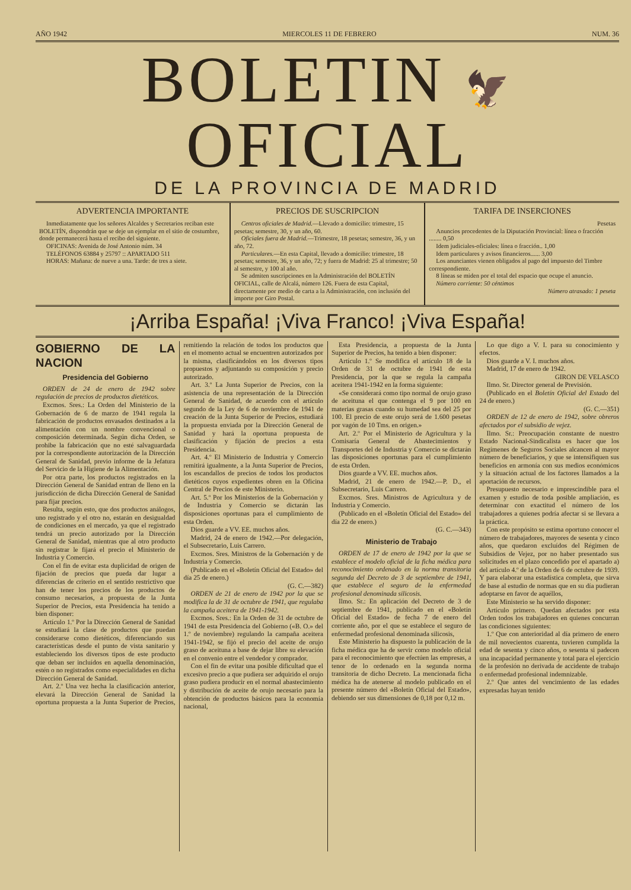AÑO 1942 MIERCOLES 11 DE FEBRERO NUM. 36
BOLETIN 🦅 OFICIAL
DE LA PROVINCIA DE MADRID
ADVERTENCIA IMPORTANTE
Inmediatamente que los señores Alcaldes y Secretarios reciban este BOLETÍN, dispondrán que se deje un ejemplar en el sitio de costumbre, donde permanecerá hasta el recibo del siguiente.
OFICINAS: Avenida de José Antonio núm. 34
TELÉFONOS 63884 y 25797 :: APARTADO 511
HORAS: Mañana: de nueve a una. Tarde: de tres a siete.
PRECIOS DE SUSCRIPCION
Centros oficiales de Madrid.—Llevado a domicilio: trimestre, 15 pesetas; semestre, 30, y un año, 60.
Oficiales fuera de Madrid.—Trimestre, 18 pesetas; semestre, 36, y un año, 72.
Particulares.—En esta Capital, llevado a domicilio: trimestre, 18 pesetas; semestre, 36, y un año, 72; y fuera de Madrid: 25 al trimestre; 50 al semestre, y 100 al año.
Se admiten suscripciones en la Administración del BOLETÍN OFICIAL, calle de Alcalá, número 126. Fuera de esta Capital, directamente por medio de carta a la Administración, con inclusión del importe por Giro Postal.
TARIFA DE INSERCIONES
Pesetas
Anuncios procedentes de la Diputación Provincial: línea o fracción ........ 0,50
Idem judiciales-oficiales: línea o fracción.. 1,00
Idem particulares y avisos financieros...... 3,00
Los anunciantes vienen obligados al pago del impuesto del Timbre correspondiente.
8 líneas se miden por el total del espacio que ocupe el anuncio.
Número corriente: 50 céntimos
Número atrasado: 1 peseta
¡Arriba España! ¡Viva Franco! ¡Viva España!
GOBIERNO DE LA NACION
Presidencia del Gobierno
ORDEN de 24 de enero de 1942 sobre regulación de precios de productos dietéticos.
Excmos. Sres.: La Orden del Ministerio de la Gobernación de 6 de marzo de 1941 regula la fabricación de productos envasados destinados a la alimentación con un nombre convencional o composición determinada. Según dicha Orden, se prohibe la fabricación que no esté salvaguardada por la correspondiente autorización de la Dirección General de Sanidad, previo informe de la Jefatura del Servicio de la Higiene de la Alimentación.
Por otra parte, los productos registrados en la Dirección General de Sanidad entran de lleno en la jurisdicción de dicha Dirección General de Sanidad para fijar precios.
Resulta, según esto, que dos productos análogos, uno registrado y el otro no, estarán en desigualdad de condiciones en el mercado, ya que el registrado tendrá un precio autorizado por la Dirección General de Sanidad, mientras que al otro producto sin registrar le fijará el precio el Ministerio de Industria y Comercio.
Con el fin de evitar esta duplicidad de origen de fijación de precios que pueda dar lugar a diferencias de criterio en el sentido restrictivo que han de tener los precios de los productos de consumo necesarios, a propuesta de la Junta Superior de Precios, esta Presidencia ha tenido a bien disponer:
Artículo 1.º Por la Dirección General de Sanidad se estudiará la clase de productos que puedan considerarse como dietéticos, diferenciando sus características desde el punto de vista sanitario y estableciendo los diversos tipos de este producto que deban ser incluídos en aquella denominación, estén o no registrados como especialidades en dicha Dirección General de Sanidad.
Art. 2.º Una vez hecha la clasificación anterior, elevará la Dirección General de Sanidad la oportuna propuesta a la Junta Superior de Precios, remitiendo la relación de todos los productos que en el momento actual se encuentren autorizados por la misma, clasificándolos en los diversos tipos propuestos y adjuntando su composición y precio autorizado.
Art. 3.º La Junta Superior de Precios, con la asistencia de una representación de la Dirección General de Sanidad, de acuerdo con el artículo segundo de la Ley de 6 de noviembre de 1941 de creación de la Junta Superior de Precios, estudiará la propuesta enviada por la Dirección General de Sanidad y hará la oportuna propuesta de clasificación y fijación de precios a esta Presidencia.
Art. 4.º El Ministerio de Industria y Comercio remitirá igualmente, a la Junta Superior de Precios, los escandallos de precios de todos los productos dietéticos cuyos expedientes obren en la Oficina Central de Precios de este Ministerio.
Art. 5.º Por los Ministerios de la Gobernación y de Industria y Comercio se dictarán las disposiciones oportunas para el cumplimiento de esta Orden.
Dios guarde a VV. EE. muchos años.
Madrid, 24 de enero de 1942.—Por delegación, el Subsecretario, Luis Carrero.
Excmos. Sres. Ministros de la Gobernación y de Industria y Comercio.
(Publicado en el «Boletín Oficial del Estado» del día 25 de enero.)
(G. C.—382)
ORDEN de 21 de enero de 1942 por la que se modifica la de 31 de octubre de 1941, que regulaba la campaña aceitera de 1941-1942.
Excmos. Sres.: En la Orden de 31 de octubre de 1941 de esta Presidencia del Gobierno («B. O.» del 1.º de noviembre) regulando la campaña aceitera 1941-1942, se fijó el precio del aceite de orujo graso de aceituna a base de dejar libre su elevación en el convenio entre el vendedor y comprador.
Con el fin de evitar una posible dificultad que el excesivo precio a que pudiera ser adquirido el orujo graso pudiera producir en el normal abastecimiento y distribución de aceite de orujo necesario para la obtención de productos básicos para la economía nacional,
Esta Presidencia, a propuesta de la Junta Superior de Precios, ha tenido a bien disponer:
Artículo 1.º Se modifica el artículo 18 de la Orden de 31 de octubre de 1941 de esta Presidencia, por la que se regula la campaña aceitera 1941-1942 en la forma siguiente:
«Se considerará como tipo normal de orujo graso de aceituna el que contenga el 9 por 100 en materias grasas cuando su humedad sea del 25 por 100. El precio de este orujo será de 1.600 pesetas por vagón de 10 Tms. en origen.»
Art. 2.º Por el Ministerio de Agricultura y la Comisaría General de Abastecimientos y Transportes del de Industria y Comercio se dictarán las disposiciones oportunas para el cumplimiento de esta Orden.
Dios guarde a VV. EE. muchos años.
Madrid, 21 de enero de 1942.—P. D., el Subsecretario, Luis Carrero.
Excmos. Sres. Ministros de Agricultura y de Industria y Comercio.
(Publicado en el «Boletín Oficial del Estado» del día 22 de enero.)
(G. C.—343)
Ministerio de Trabajo
ORDEN de 17 de enero de 1942 por la que se establece el modelo oficial de la ficha médica para reconocimiento ordenado en la norma transitoria segunda del Decreto de 3 de septiembre de 1941, que establece el seguro de la enfermedad profesional denominada silicosis.
Ilmo. Sr.: En aplicación del Decreto de 3 de septiembre de 1941, publicado en el «Boletín Oficial del Estado» de fecha 7 de enero del corriente año, por el que se establece el seguro de enfermedad profesional denominada silicosis,
Este Ministerio ha dispuesto la publicación de la ficha médica que ha de servir como modelo oficial para el reconocimiento que efectúen las empresas, a tenor de lo ordenado en la segunda norma transitoria de dicho Decreto. La mencionada ficha médica ha de atenerse al modelo publicado en el presente número del «Boletín Oficial del Estado», debiendo ser sus dimensiones de 0,18 por 0,12 m.
Lo que digo a V. I. para su conocimiento y efectos.
Dios guarde a V. I. muchos años.
Madrid, 17 de enero de 1942.
GIRON DE VELASCO
Ilmo. Sr. Director general de Previsión.
(Publicado en el Boletín Oficial del Estado del 24 de enero.)
(G. C.—351)
ORDEN de 12 de enero de 1942, sobre obreros afectados por el subsidio de vejez.
Ilmo. Sr.: Preocupación constante de nuestro Estado Nacional-Sindicalista es hacer que los Regímenes de Seguros Sociales alcancen al mayor número de beneficiarios, y que se intensifiquen sus beneficios en armonía con sus medios económicos y la situación actual de los factores llamados a la aportación de recursos.
Presupuesto necesario e imprescindible para el examen y estudio de toda posible ampliación, es determinar con exactitud el número de los trabajadores a quienes podría afectar si se llevara a la práctica.
Con este propósito se estima oportuno conocer el número de trabajadores, mayores de sesenta y cinco años, que quedaron excluídos del Régimen de Subsidios de Vejez, por no haber presentado sus solicitudes en el plazo concedido por el apartado a) del artículo 4.º de la Orden de 6 de octubre de 1939. Y para elaborar una estadística completa, que sirva de base al estudio de normas que en su día pudieran adoptarse en favor de aquéllos,
Este Ministerio se ha servido disponer:
Artículo primero. Quedan afectados por esta Orden todos los trabajadores en quienes concurran las condiciones siguientes:
1.º Que con anterioridad al día primero de enero de mil novecientos cuarenta, tuvieren cumplida la edad de sesenta y cinco años, o sesenta si padecen una incapacidad permanente y total para el ejercicio de la profesión no derivada de accidente de trabajo o enfermedad profesional indemnizable.
2.º Que antes del vencimiento de las edades expresadas hayan tenido